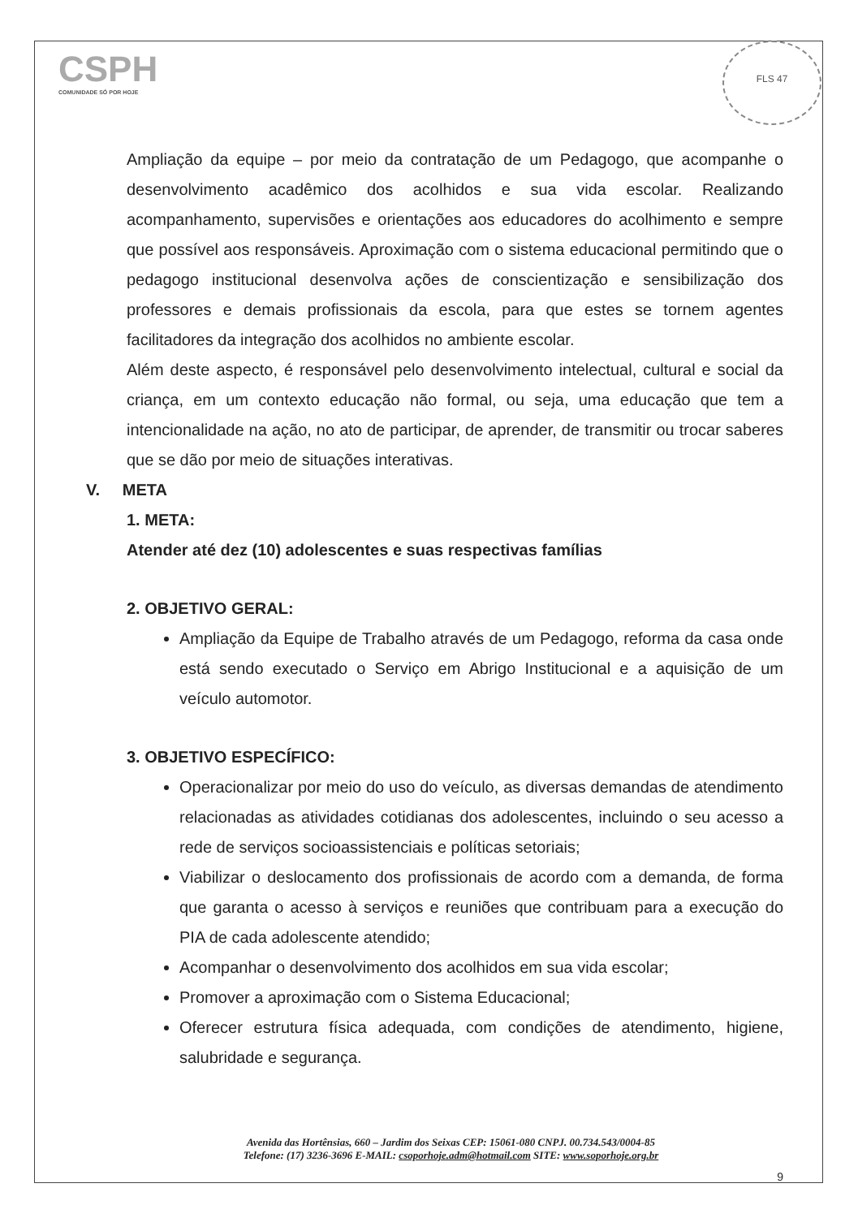CSPH
COMUNIDADE SÓ POR HOJE
FLS 47
Ampliação da equipe – por meio da contratação de um Pedagogo, que acompanhe o desenvolvimento acadêmico dos acolhidos e sua vida escolar. Realizando acompanhamento, supervisões e orientações aos educadores do acolhimento e sempre que possível aos responsáveis. Aproximação com o sistema educacional permitindo que o pedagogo institucional desenvolva ações de conscientização e sensibilização dos professores e demais profissionais da escola, para que estes se tornem agentes facilitadores da integração dos acolhidos no ambiente escolar.
Além deste aspecto, é responsável pelo desenvolvimento intelectual, cultural e social da criança, em um contexto educação não formal, ou seja, uma educação que tem a intencionalidade na ação, no ato de participar, de aprender, de transmitir ou trocar saberes que se dão por meio de situações interativas.
V. META
1. META:
Atender até dez (10) adolescentes e suas respectivas famílias
2. OBJETIVO GERAL:
Ampliação da Equipe de Trabalho através de um Pedagogo, reforma da casa onde está sendo executado o Serviço em Abrigo Institucional e a aquisição de um veículo automotor.
3. OBJETIVO ESPECÍFICO:
Operacionalizar por meio do uso do veículo, as diversas demandas de atendimento relacionadas as atividades cotidianas dos adolescentes, incluindo o seu acesso a rede de serviços socioassistenciais e políticas setoriais;
Viabilizar o deslocamento dos profissionais de acordo com a demanda, de forma que garanta o acesso à serviços e reuniões que contribuam para a execução do PIA de cada adolescente atendido;
Acompanhar o desenvolvimento dos acolhidos em sua vida escolar;
Promover a aproximação com o Sistema Educacional;
Oferecer estrutura física adequada, com condições de atendimento, higiene, salubridade e segurança.
Avenida das Hortênsias, 660 – Jardim dos Seixas CEP: 15061-080 CNPJ. 00.734.543/0004-85
Telefone: (17) 3236-3696 E-MAIL: csoporhoje.adm@hotmail.com SITE: www.soporhoje.org.br
9